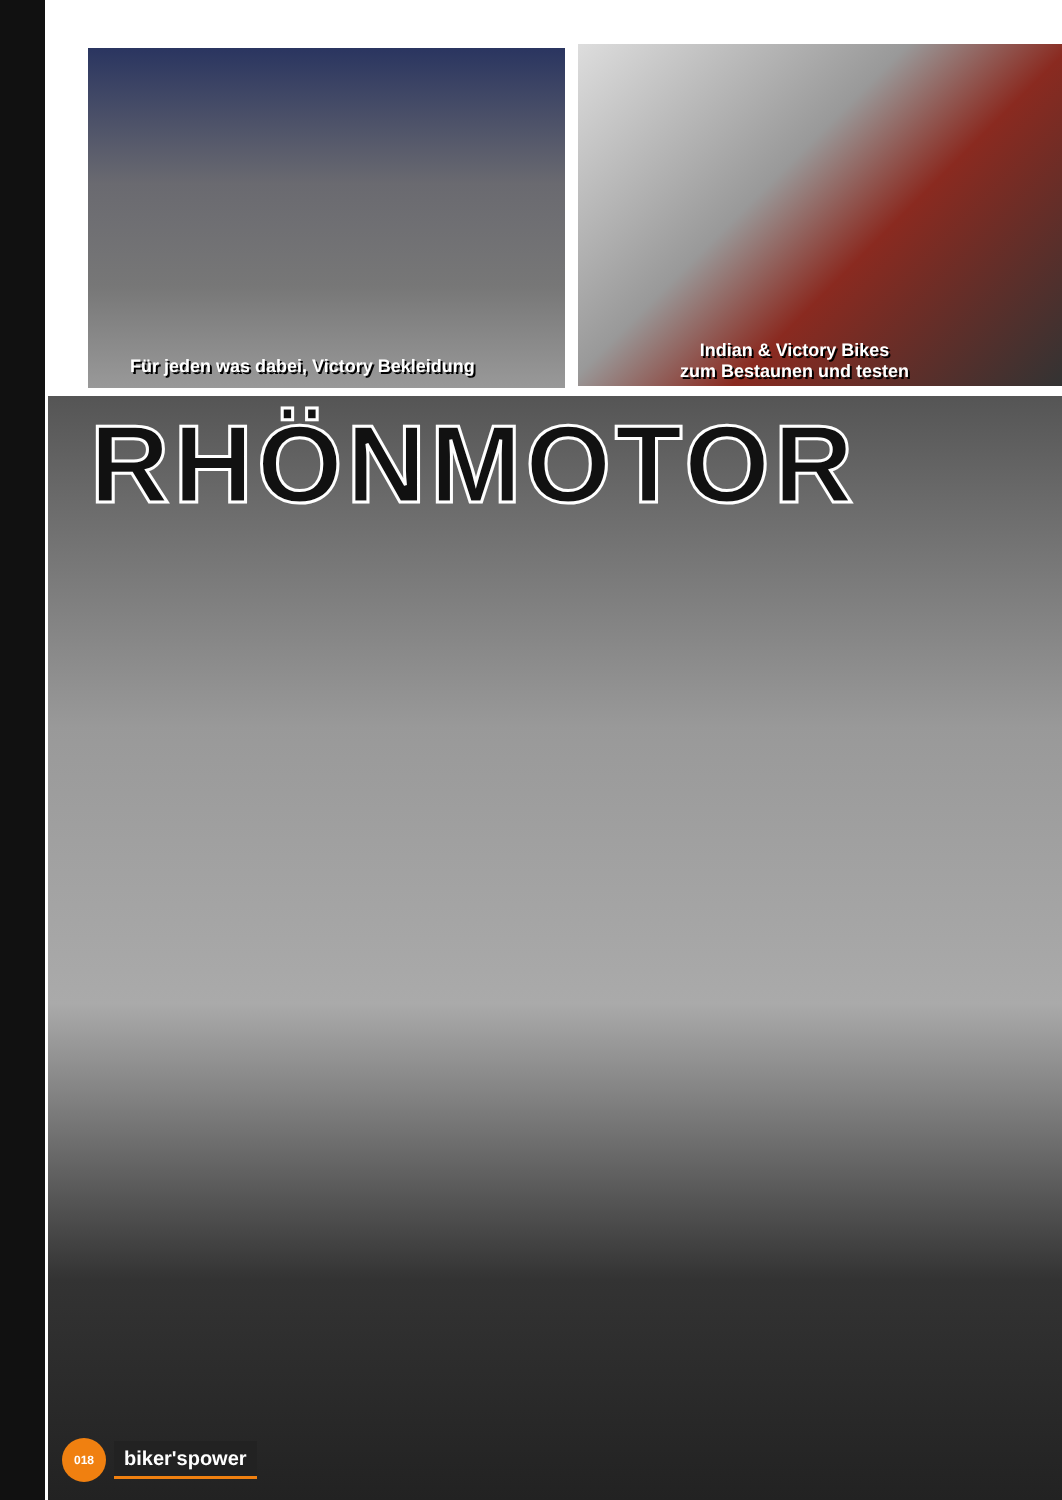Für jeden was dabei, Victory Bekleidung
Indian & Victory Bikes
zum Bestaunen und testen
RHÖNMOTOR
018
biker'spower